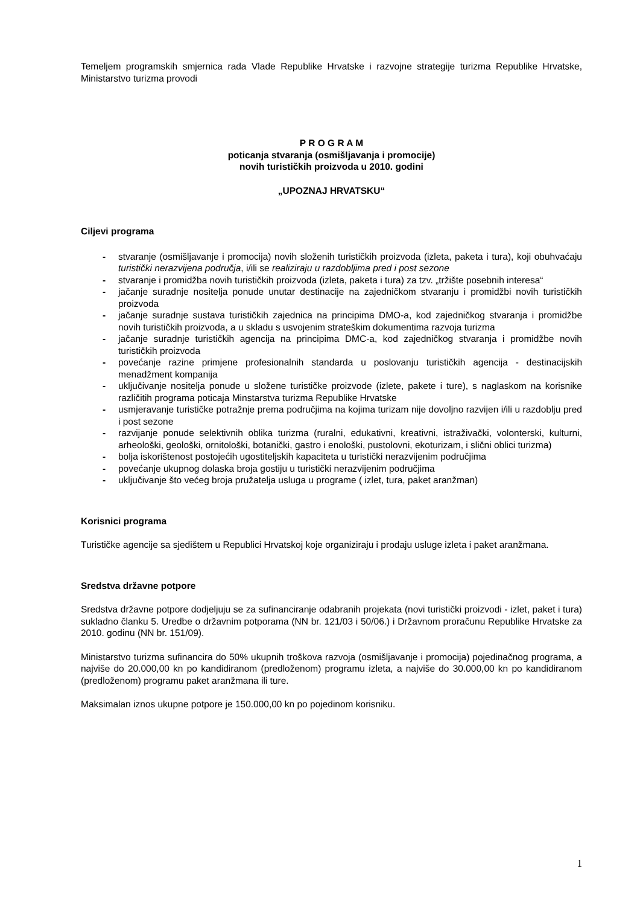Temeljem programskih smjernica rada Vlade Republike Hrvatske i razvojne strategije turizma Republike Hrvatske, Ministarstvo turizma provodi
P R O G R A M
poticanja stvaranja (osmišljavanja i promocije)
novih turističkih proizvoda u 2010. godini
„UPOZNAJ HRVATSKU“
Ciljevi programa
- stvaranje (osmišljavanje i promocija) novih složenih turističkih proizvoda (izleta, paketa i tura), koji obuhvaćaju turistički nerazvijena područja, i/ili se realiziraju u razdobljima pred i post sezone
- stvaranje i promidžba novih turističkih proizvoda (izleta, paketa i tura) za tzv. „tržište posebnih interesa“
- jačanje suradnje nositelja ponude unutar destinacije na zajedničkom stvaranju i promidžbi novih turističkih proizvoda
- jačanje suradnje sustava turističkih zajednica na principima DMO-a, kod zajedničkog stvaranja i promidžbe novih turističkih proizvoda, a u skladu s usvojenim strateškim dokumentima razvoja turizma
- jačanje suradnje turističkih agencija na principima DMC-a, kod zajedničkog stvaranja i promidžbe novih turističkih proizvoda
- povećanje razine primjene profesionalnih standarda u poslovanju turističkih agencija - destinacijskih menadžment kompanija
- uključivanje nositelja ponude u složene turističke proizvode (izlete, pakete i ture), s naglaskom na korisnike različitih programa poticaja Minstarstva turizma Republike Hrvatske
- usmjeravanje turističke potražnje prema područjima na kojima turizam nije dovoljno razvijen i/ili u razdoblju pred i post sezone
- razvijanje ponude selektivnih oblika turizma (ruralni, edukativni, kreativni, istraživački, volonterski, kulturni, arheološki, geološki, ornitološki, botanički, gastro i enološki, pustolovni, ekoturizam, i slični oblici turizma)
- bolja iskorištenost postojećih ugostiteljskih kapaciteta u turistički nerazvijenim područjima
- povećanje ukupnog dolaska broja gostiju u turistički nerazvijenim područjima
- uključivanje što većeg broja pružatelja usluga u programe ( izlet, tura, paket aranžman)
Korisnici programa
Turističke agencije sa sjedištem u Republici Hrvatskoj koje organiziraju i prodaju usluge izleta i paket aranžmana.
Sredstva državne potpore
Sredstva državne potpore dodjeljuju se za sufinanciranje odabranih projekata (novi turistički proizvodi - izlet, paket i tura) sukladno članku 5. Uredbe o državnim potporama (NN br. 121/03 i 50/06.) i Državnom proračunu Republike Hrvatske za 2010. godinu (NN br. 151/09).
Ministarstvo turizma sufinancira do 50% ukupnih troškova razvoja (osmišljavanje i promocija) pojedinačnog programa, a najviše do 20.000,00 kn po kandidiranom (predloženom) programu izleta, a najviše do 30.000,00 kn po kandidiranom (predloženom) programu paket aranžmana ili ture.
Maksimalan iznos ukupne potpore je 150.000,00 kn po pojedinom korisniku.
1